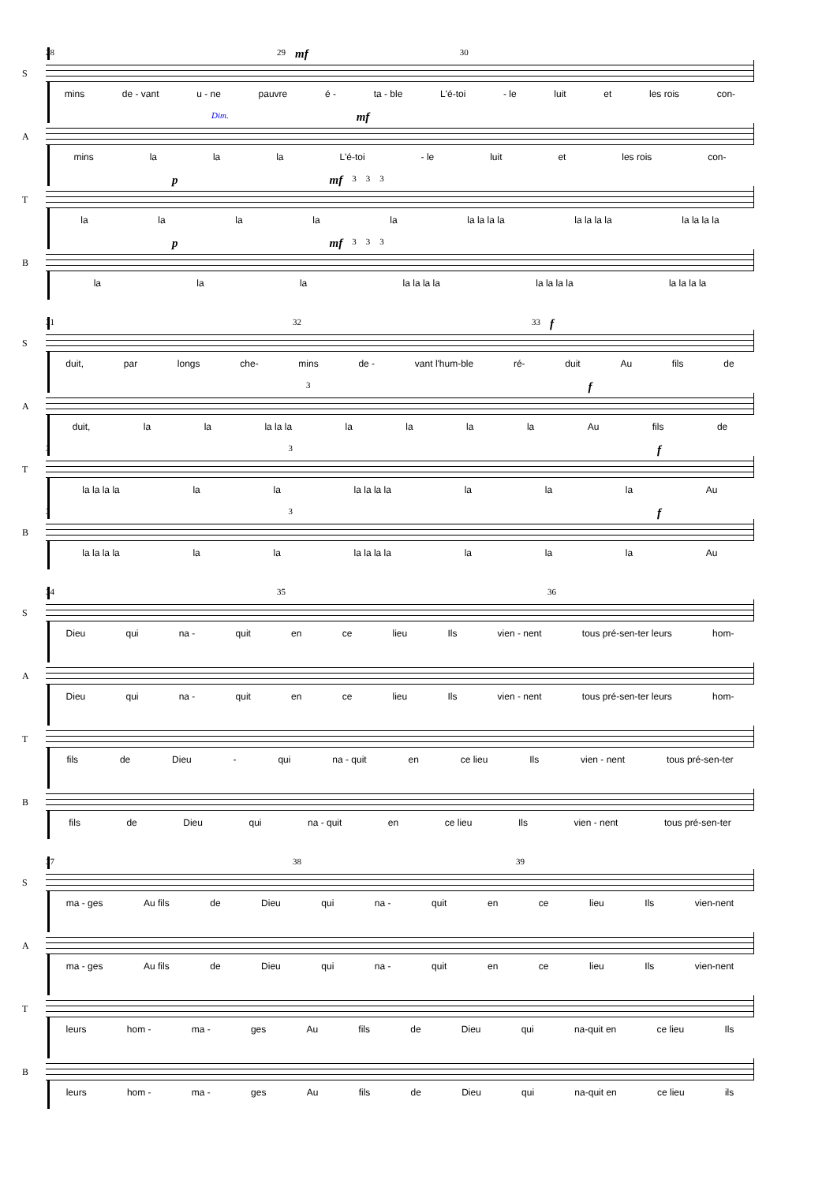S
28 29 mf 30
mins de - vant u - ne pauvre é - ta - ble L'é-toi - le luit et les rois con-
A
Dim. mf
mins la la la L'é-toi - le luit et les rois con-
T
pmf 3 3 3
la la la la la la la la la la la la la la la la la
B
pmf 3 3 3
la la la la la la la la la la la la la la la
S
31 32 33 f
duit, par longs che- mins de - vant l'hum-ble ré- duit Au fils de
A
3 f
duit, la la la la la la la la la Au fils de
T
3 3 f
la la la la la la la la la la la la la Au
B
3 3 f
la la la la la la la la la la la la la Au
S
34 35 36
Dieu qui na - quit en ce lieu Ils vien - nent tous pré-sen-ter leurs hom-
A
Dieu qui na - quit en ce lieu Ils vien - nent tous pré-sen-ter leurs hom-
T
fils de Dieu - qui na - quit en ce lieu Ils vien - nent tous pré-sen-ter
B
fils de Dieu qui na - quit en ce lieu Ils vien - nent tous pré-sen-ter
S
37 38 39
ma - ges Au fils de Dieu qui na - quit en ce lieu Ils vien-nent
A
ma - ges Au fils de Dieu qui na - quit en ce lieu Ils vien-nent
T
leurs hom - ma - ges Au fils de Dieu qui na-quit en ce lieu Ils
B
leurs hom - ma - ges Au fils de Dieu qui na-quit en ce lieu ils